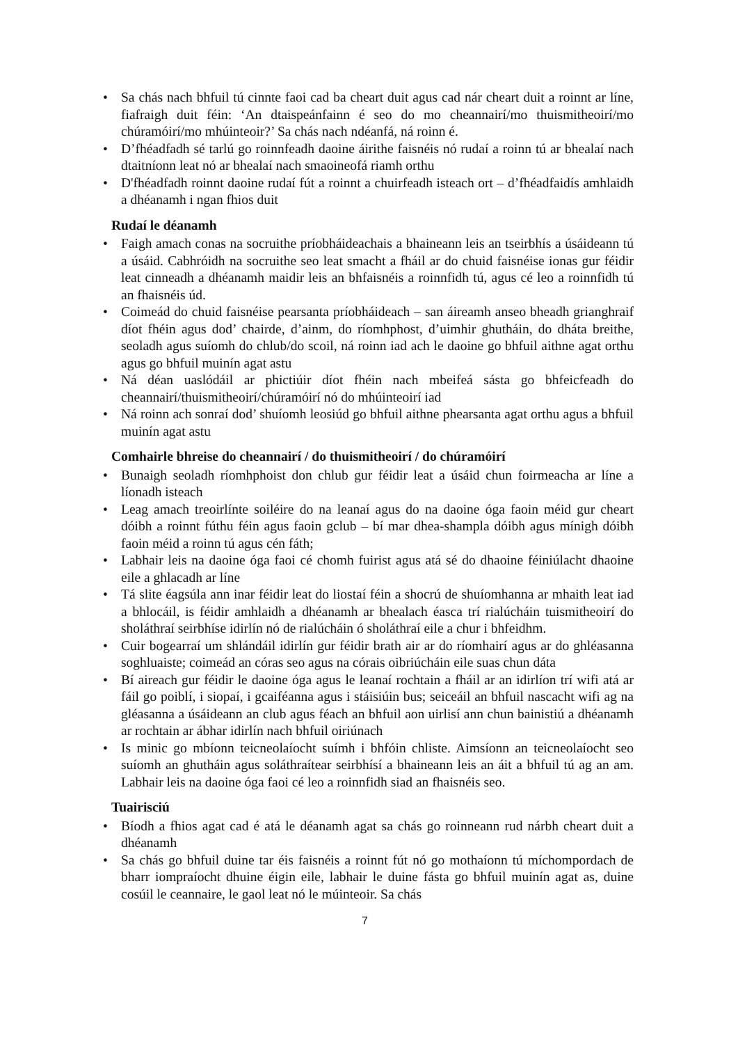• Sa chás nach bhfuil tú cinnte faoi cad ba cheart duit agus cad nár cheart duit a roinnt ar líne, fiafraigh duit féin: ‘An dtaispeánfainn é seo do mo cheannairí/mo thuismitheoirí/mo chúramóirí/mo mhúinteoir?’ Sa chás nach ndéanfá, ná roinn é.
• D’fhéadfadh sé tarlú go roinnfeadh daoine áirithe faisnéis nó rudaí a roinn tú ar bhealaí nach dtaitníonn leat nó ar bhealaí nach smaoineofá riamh orthu
• D'fhéadfadh roinnt daoine rudaí fút a roinnt a chuirfeadh isteach ort – d’fhéadfaidís amhlaidh a dhéanamh i ngan fhios duit
Rudaí le déanamh
• Faigh amach conas na socruithe príobháideachais a bhaineann leis an tseirbhís a úsáideann tú a úsáid. Cabhróidh na socruithe seo leat smacht a fháil ar do chuid faisnéise ionas gur féidir leat cinneadh a dhéanamh maidir leis an bhfaisnéis a roinnfidh tú, agus cé leo a roinnfidh tú an fhaisnéis úd.
• Coimeád do chuid faisnéise pearsanta príobháideach – san áireamh anseo bheadh grianghraif díot fhéin agus dod’ chairde, d’ainm, do ríomhphost, d’uimhir ghutháin, do dháta breithe, seoladh agus suíomh do chlub/do scoil, ná roinn iad ach le daoine go bhfuil aithne agat orthu agus go bhfuil muinín agat astu
• Ná déan uaslódáil ar phictiúir díot fhéin nach mbeifeá sásta go bhfeicfeadh do cheannairí/thuismitheoirí/chúramóirí nó do mhúinteoirí iad
• Ná roinn ach sonraí dod’ shuíomh leosiúd go bhfuil aithne phearsanta agat orthu agus a bhfuil muinín agat astu
Comhairle bhreise do cheannairí / do thuismitheoirí / do chúramóirí
• Bunaigh seoladh ríomhphoist don chlub gur féidir leat a úsáid chun foirmeacha ar líne a líonadh isteach
• Leag amach treoirlínte soiléire do na leanaí agus do na daoine óga faoin méid gur cheart dóibh a roinnt fúthu féin agus faoin gclub – bí mar dhea-shampla dóibh agus mínigh dóibh faoin méid a roinn tú agus cén fáth;
• Labhair leis na daoine óga faoi cé chomh fuirist agus atá sé do dhaoine féiniúlacht dhaoine eile a ghlacadh ar líne
• Tá slite éagsúla ann inar féidir leat do liostaí féin a shocrú de shuíomhanna ar mhaith leat iad a bhlocáil, is féidir amhlaidh a dhéanamh ar bhealach éasca trí rialúcháin tuismitheoirí do sholáthraí seirbhíse idirlín nó de rialúcháin ó sholáthraí eile a chur i bhfeidhm.
• Cuir bogearraí um shlándáil idirlín gur féidir brath air ar do ríomhairí agus ar do ghléasanna soghluaiste; coimeád an córas seo agus na córais oibriúcháin eile suas chun dáta
• Bí aireach gur féidir le daoine óga agus le leanaí rochtain a fháil ar an idirlíon trí wifi atá ar fáil go poiblí, i siopaí, i gcaiféanna agus i stáisiúin bus; seiceáil an bhfuil nascacht wifi ag na gléasanna a úsáideann an club agus féach an bhfuil aon uirlisí ann chun bainistiú a dhéanamh ar rochtain ar ábhar idirlín nach bhfuil oiriúnach
• Is minic go mbíonn teicneolaíocht suímh i bhfóin chliste. Aimsíonn an teicneolaíocht seo suíomh an ghutháin agus soláthraítear seirbhísí a bhaineann leis an áit a bhfuil tú ag an am. Labhair leis na daoine óga faoi cé leo a roinnfidh siad an fhaisnéis seo.
Tuairisciú
• Bíodh a fhios agat cad é atá le déanamh agat sa chás go roinneann rud nárbh cheart duit a dhéanamh
• Sa chás go bhfuil duine tar éis faisnéis a roinnt fút nó go mothaíonn tú míchompordach de bharr iompraíocht dhuine éigin eile, labhair le duine fásta go bhfuil muinín agat as, duine cosúil le ceannaire, le gaol leat nó le múinteoir. Sa chás
7